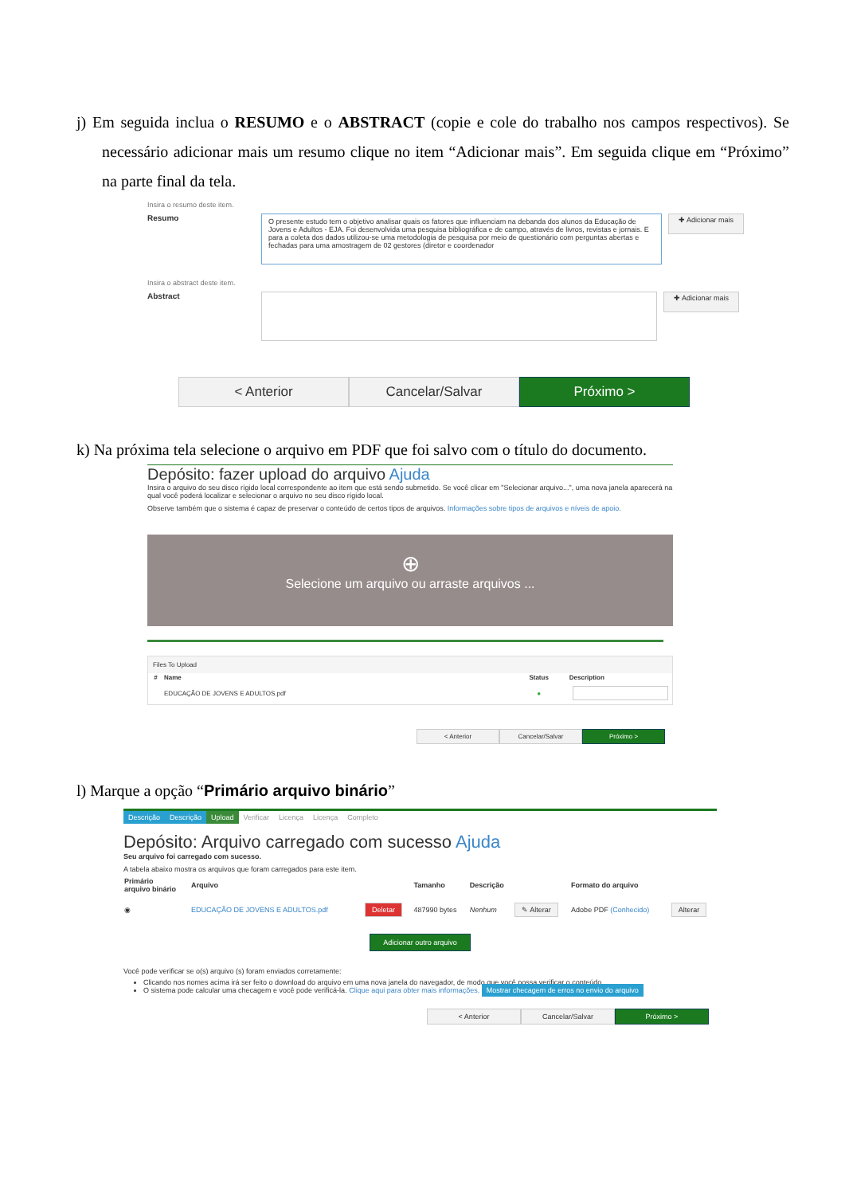j) Em seguida inclua o RESUMO e o ABSTRACT (copie e cole do trabalho nos campos respectivos). Se necessário adicionar mais um resumo clique no item “Adicionar mais”. Em seguida clique em “Próximo” na parte final da tela.
Insira o resumo deste item.
Resumo
O presente estudo tem o objetivo analisar quais os fatores que influenciam na debanda dos alunos da Educação de Jovens e Adultos - EJA. Foi desenvolvida uma pesquisa bibliográfica e de campo, através de livros, revistas e jornais. E para a coleta dos dados utilizou-se uma metodologia de pesquisa por meio de questionário com perguntas abertas e fechadas para uma amostragem de 02 gestores (diretor e coordenador
✚ Adicionar mais
Insira o abstract deste item.
Abstract
✚ Adicionar mais
< Anterior Cancelar/Salvar Próximo >
k) Na próxima tela selecione o arquivo em PDF que foi salvo com o título do documento.
Depósito: fazer upload do arquivo Ajuda
Insira o arquivo do seu disco rígido local correspondente ao item que está sendo submetido. Se você clicar em "Selecionar arquivo...", uma nova janela aparecerá na qual você poderá localizar e selecionar o arquivo no seu disco rígido local.
Observe também que o sistema é capaz de preservar o conteúdo de certos tipos de arquivos. Informações sobre tipos de arquivos e níveis de apoio.
⊕
Selecione um arquivo ou arraste arquivos ...
| Files To Upload | | | |
| # | Name | Status | Description |
| | EDUCAÇÃO DE JOVENS E ADULTOS.pdf | ● | |
< Anterior Cancelar/Salvar Próximo >
l) Marque a opção “Primário arquivo binário”
Descrição Descrição Upload Verificar Licença Licença Completo
Depósito: Arquivo carregado com sucesso Ajuda
Seu arquivo foi carregado com sucesso.
A tabela abaixo mostra os arquivos que foram carregados para este item.
| Primário arquivo binário | Arquivo | | Tamanho | Descrição | | Formato do arquivo | |
| --- | --- | --- | --- | --- | --- | --- | --- |
| ◉ | EDUCAÇÃO DE JOVENS E ADULTOS.pdf | Deletar | 487990 bytes | Nenhum | ✎ Alterar | Adobe PDF (Conhecido) | Alterar |
Adicionar outro arquivo
Você pode verificar se o(s) arquivo (s) foram enviados corretamente:
Clicando nos nomes acima irá ser feito o download do arquivo em uma nova janela do navegador, de modo que você possa verificar o conteúdo.
O sistema pode calcular uma checagem e você pode verificá-la. Clique aqui para obter mais informações. Mostrar checagem de erros no envio do arquivo
< Anterior Cancelar/Salvar Próximo >